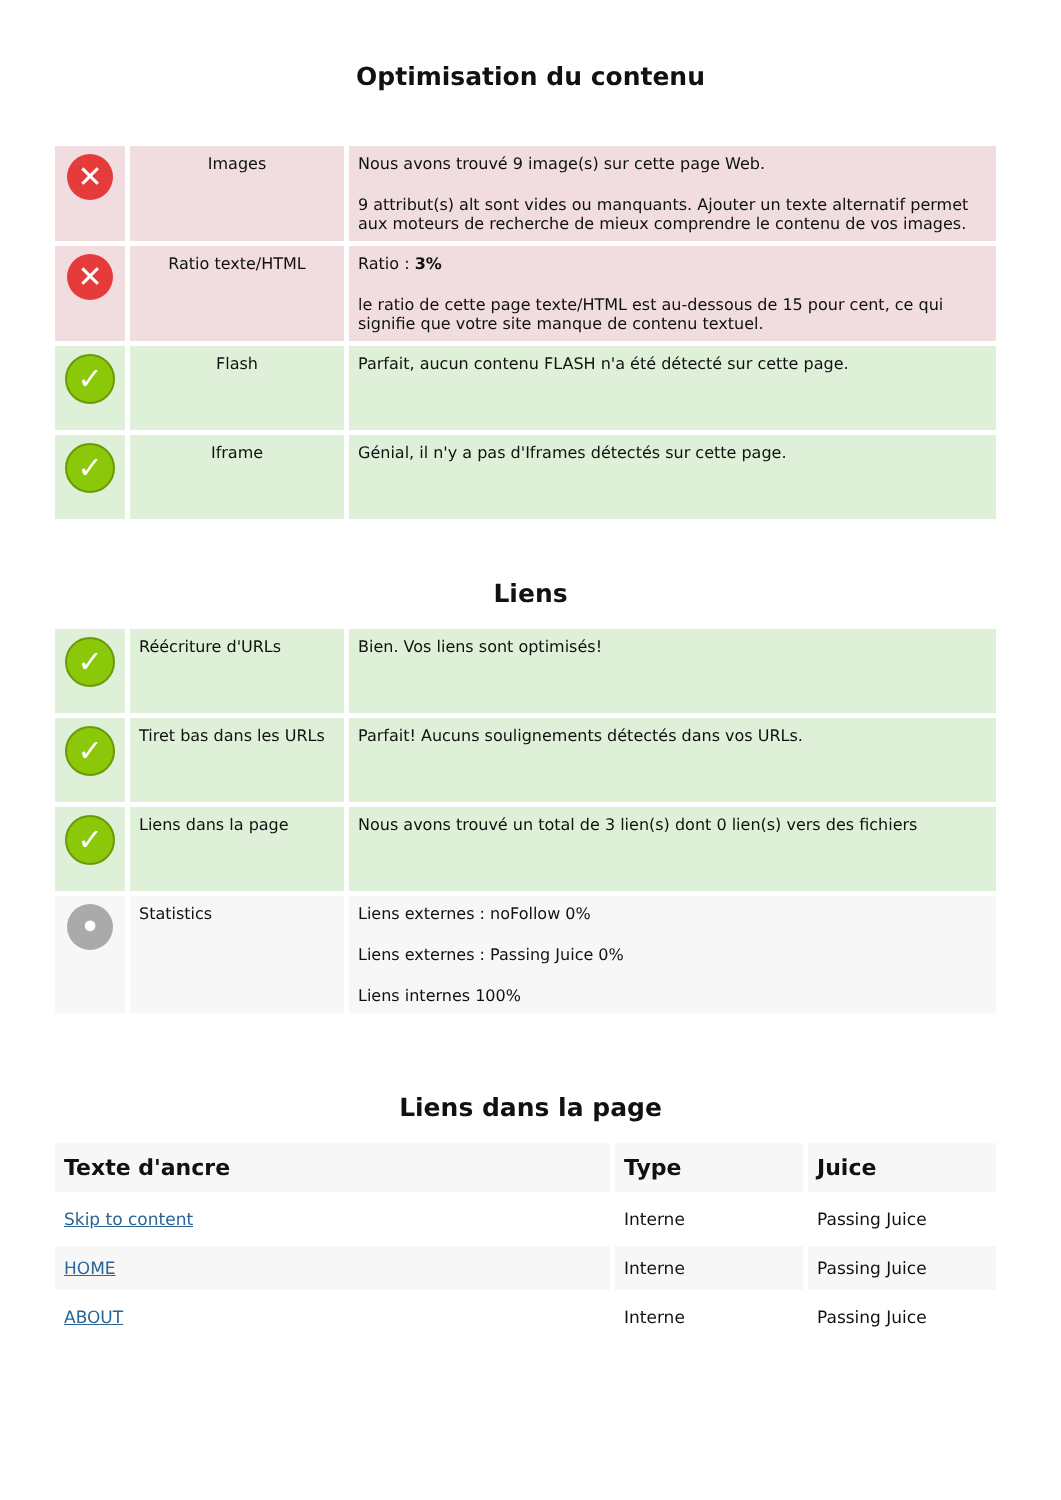Optimisation du contenu
| ✕ | Images | Nous avons trouvé 9 image(s) sur cette page Web. 9 attribut(s) alt sont vides ou manquants. Ajouter un texte alternatif permet aux moteurs de recherche de mieux comprendre le contenu de vos images. |
| ✕ | Ratio texte/HTML | Ratio : 3% le ratio de cette page texte/HTML est au-dessous de 15 pour cent, ce qui signifie que votre site manque de contenu textuel. |
| ✓ | Flash | Parfait, aucun contenu FLASH n'a été détecté sur cette page. |
| ✓ | Iframe | Génial, il n'y a pas d'Iframes détectés sur cette page. |
Liens
| ✓ | Réécriture d'URLs | Bien. Vos liens sont optimisés! |
| ✓ | Tiret bas dans les URLs | Parfait! Aucuns soulignements détectés dans vos URLs. |
| ✓ | Liens dans la page | Nous avons trouvé un total de 3 lien(s) dont 0 lien(s) vers des fichiers |
| • | Statistics | Liens externes : noFollow 0% Liens externes : Passing Juice 0% Liens internes 100% |
Liens dans la page
| Texte d'ancre | Type | Juice |
| --- | --- | --- |
| Skip to content | Interne | Passing Juice |
| HOME | Interne | Passing Juice |
| ABOUT | Interne | Passing Juice |